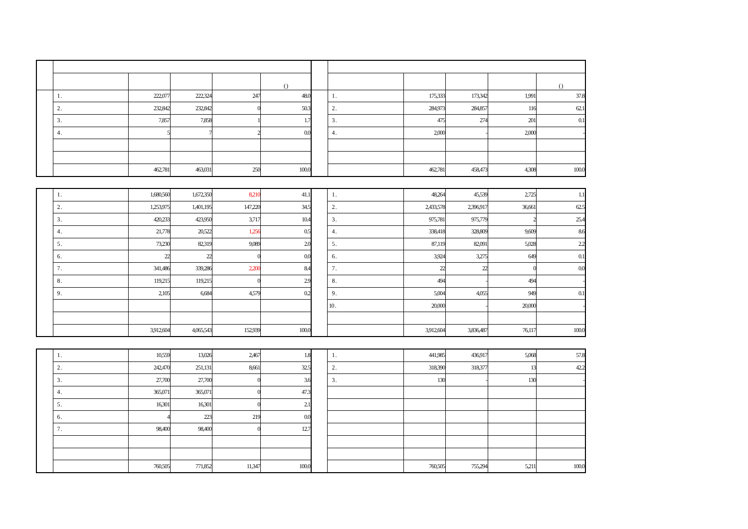| | | | | | ( ) | | | | | | ( ) |
| | 1 . | 222,077 | 222,324 | 247 | 48.0 | | 1 . | 175,333 | 173,342 | 1,991 | 37.8 |
| | 2 . | 232,842 | 232,842 | 0 | 50.3 | | 2 . | 284,973 | 284,857 | 116 | 62.1 |
| | 3 . | 7,857 | 7,858 | 1 | 1.7 | | 3 . | 475 | 274 | 201 | 0.1 |
| | 4 . | 5 | 7 | 2 | 0.0 | | 4 . | 2,000 | - | 2,000 | - |
| | | 462,781 | 463,031 | 250 | 100.0 | | | 462,781 | 458,473 | 4,308 | 100.0 |
| | 1 . | 1,680,560 | 1,672,350 | 8,210 | 41.1 | | 1 . | 48,264 | 45,539 | 2,725 | 1.1 |
| | 2 . | 1,253,975 | 1,401,195 | 147,220 | 34.5 | | 2 . | 2,433,578 | 2,396,917 | 36,661 | 62.5 |
| | 3 . | 420,233 | 423,950 | 3,717 | 10.4 | | 3 . | 975,781 | 975,779 | 2 | 25.4 |
| | 4 . | 21,778 | 20,522 | 1,256 | 0.5 | | 4 . | 338,418 | 328,809 | 9,609 | 8.6 |
| | 5 . | 73,230 | 82,319 | 9,089 | 2.0 | | 5 . | 87,119 | 82,091 | 5,028 | 2.2 |
| | 6 . | 22 | 22 | 0 | 0.0 | | 6 . | 3,924 | 3,275 | 649 | 0.1 |
| | 7 . | 341,486 | 339,286 | 2,200 | 8.4 | | 7 . | 22 | 22 | 0 | 0.0 |
| | 8 . | 119,215 | 119,215 | 0 | 2.9 | | 8 . | 494 | - | 494 | - |
| | 9 . | 2,105 | 6,684 | 4,579 | 0.2 | | 9 . | 5,004 | 4,055 | 949 | 0.1 |
| | | | | | | | 10 . | 20,000 | - | 20,000 | - |
| | | 3,912,604 | 4,065,543 | 152,939 | 100.0 | | | 3,912,604 | 3,836,487 | 76,117 | 100.0 |
| | 1 . | 10,559 | 13,026 | 2,467 | 1.8 | | 1 . | 441,985 | 436,917 | 5,068 | 57.8 |
| | 2 . | 242,470 | 251,131 | 8,661 | 32.5 | | 2 . | 318,390 | 318,377 | 13 | 42.2 |
| | 3 . | 27,700 | 27,700 | 0 | 3.6 | | 3 . | 130 | - | 130 | - |
| | 4 . | 365,071 | 365,071 | 0 | 47.3 | | | | | | |
| | 5 . | 16,301 | 16,301 | 0 | 2.1 | | | | | | |
| | 6 . | 4 | 223 | 219 | 0.0 | | | | | | |
| | 7 . | 98,400 | 98,400 | 0 | 12.7 | | | | | | |
| | | 760,505 | 771,852 | 11,347 | 100.0 | | | 760,505 | 755,294 | 5,211 | 100.0 |